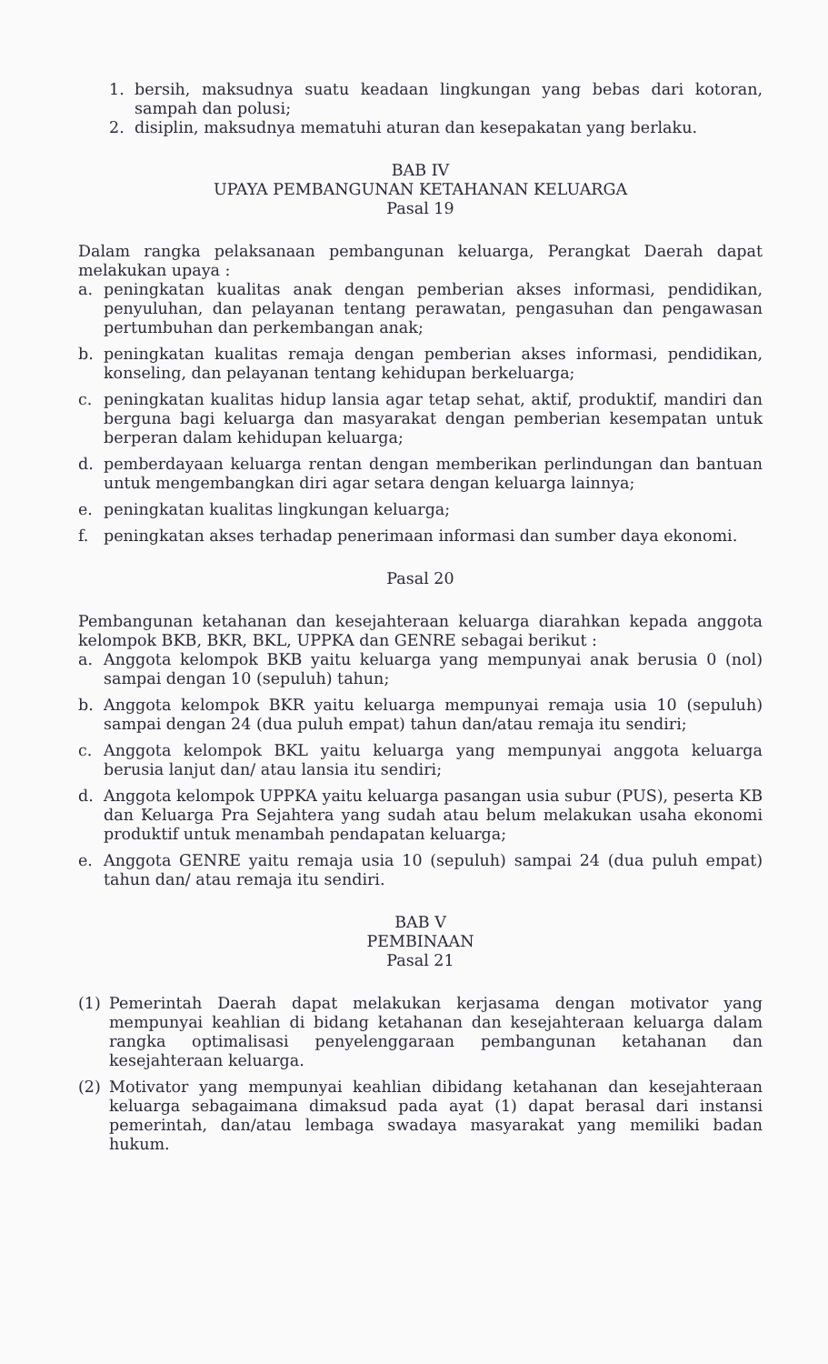1. bersih, maksudnya suatu keadaan lingkungan yang bebas dari kotoran, sampah dan polusi;
2. disiplin, maksudnya mematuhi aturan dan kesepakatan yang berlaku.
BAB IV
UPAYA PEMBANGUNAN KETAHANAN KELUARGA
Pasal 19
Dalam rangka pelaksanaan pembangunan keluarga, Perangkat Daerah dapat melakukan upaya :
a. peningkatan kualitas anak dengan pemberian akses informasi, pendidikan, penyuluhan, dan pelayanan tentang perawatan, pengasuhan dan pengawasan pertumbuhan dan perkembangan anak;
b. peningkatan kualitas remaja dengan pemberian akses informasi, pendidikan, konseling, dan pelayanan tentang kehidupan berkeluarga;
c. peningkatan kualitas hidup lansia agar tetap sehat, aktif, produktif, mandiri dan berguna bagi keluarga dan masyarakat dengan pemberian kesempatan untuk berperan dalam kehidupan keluarga;
d. pemberdayaan keluarga rentan dengan memberikan perlindungan dan bantuan untuk mengembangkan diri agar setara dengan keluarga lainnya;
e. peningkatan kualitas lingkungan keluarga;
f. peningkatan akses terhadap penerimaan informasi dan sumber daya ekonomi.
Pasal 20
Pembangunan ketahanan dan kesejahteraan keluarga diarahkan kepada anggota kelompok BKB, BKR, BKL, UPPKA dan GENRE sebagai berikut :
a. Anggota kelompok BKB yaitu keluarga yang mempunyai anak berusia 0 (nol) sampai dengan 10 (sepuluh) tahun;
b. Anggota kelompok BKR yaitu keluarga mempunyai remaja usia 10 (sepuluh) sampai dengan 24 (dua puluh empat) tahun dan/atau remaja itu sendiri;
c. Anggota kelompok BKL yaitu keluarga yang mempunyai anggota keluarga berusia lanjut dan/ atau lansia itu sendiri;
d. Anggota kelompok UPPKA yaitu keluarga pasangan usia subur (PUS), peserta KB dan Keluarga Pra Sejahtera yang sudah atau belum melakukan usaha ekonomi produktif untuk menambah pendapatan keluarga;
e. Anggota GENRE yaitu remaja usia 10 (sepuluh) sampai 24 (dua puluh empat) tahun dan/ atau remaja itu sendiri.
BAB V
PEMBINAAN
Pasal 21
(1) Pemerintah Daerah dapat melakukan kerjasama dengan motivator yang mempunyai keahlian di bidang ketahanan dan kesejahteraan keluarga dalam rangka optimalisasi penyelenggaraan pembangunan ketahanan dan kesejahteraan keluarga.
(2) Motivator yang mempunyai keahlian dibidang ketahanan dan kesejahteraan keluarga sebagaimana dimaksud pada ayat (1) dapat berasal dari instansi pemerintah, dan/atau lembaga swadaya masyarakat yang memiliki badan hukum.